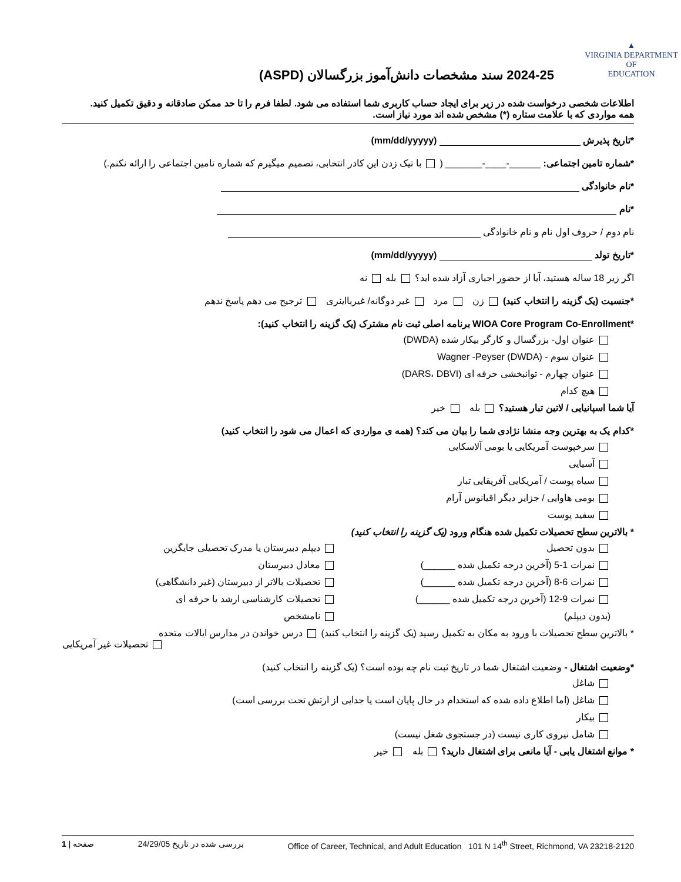▲
VIRGINIA DEPARTMENT OF
EDUCATION
2024-25 سند مشخصات دانش‌آموز بزرگسالان (ASPD)
اطلاعات شخصی درخواست شده در زیر برای ایجاد حساب کاربری شما استفاده می شود. لطفا فرم را تا حد ممکن صادقانه و دقیق تکمیل کنید.
همه مواردی که با علامت ستاره (*) مشخص شده اند مورد نیاز است.
*تاریخ پذیرش (mm/dd/yyyyy)
*شماره تامین اجتماعی: ______-____-_______ ( با تیک زدن این کادر انتخابی، تصمیم میگیرم که شماره تامین اجتماعی را ارائه نکنم.)
*نام خانوادگی
*نام
نام دوم / حروف اول نام و نام خانوادگی
*تاریخ تولد (mm/dd/yyyyy)
اگر زیر 18 ساله هستید، آیا از حضور اجباری آزاد شده اید؟ بله نه
*جنسیت (یک گزینه را انتخاب کنید) زن مرد غیر دوگانه/ غیربااینری ترجیح می دهم پاسخ ندهم
*WIOA Core Program Co-Enrollment برنامه اصلی ثبت نام مشترک (یک گزینه را انتخاب کنید):
عنوان اول- بزرگسال و کارگر بیکار شده (DWDA)
عنوان سوم - Wagner -Peyser (DWDA)
عنوان چهارم - توانبخشی حرفه ای (DARS، DBVI)
هیچ کدام
آیا شما اسپانیایی / لاتین تبار هستید؟ بله خیر
*کدام یک به بهترین وجه منشا نژادی شما را بیان می کند؟ (همه ی مواردی که اعمال می شود را انتخاب کنید)
سرخپوست آمریکایی یا بومی آلاسکایی
آسیایی
سیاه پوست / آمریکایی آفریقایی تبار
بومی هاوایی / جزایر دیگر اقیانوس آرام
سفید پوست
* بالاترین سطح تحصیلات تکمیل شده هنگام ورود (یک گزینه را انتخاب کنید)
بدون تحصیل
نمرات 1-5 (آخرین درجه تکمیل شده ______)
نمرات 6-8 (آخرین درجه تکمیل شده ______)
نمرات 9-12 (آخرین درجه تکمیل شده ______)
(بدون دیپلم)
دیپلم دبیرستان یا مدرک تحصیلی جایگزین
معادل دبیرستان
تحصیلات بالاتر از دبیرستان (غیر دانشگاهی)
تحصیلات کارشناسی ارشد یا حرفه ای
نامشخص
* بالاترین سطح تحصیلات با ورود به مکان به تکمیل رسید (یک گزینه را انتخاب کنید) درس خواندن در مدارس ایالات متحده
تحصیلات غیر آمریکایی
*وضعیت اشتغال - وضعیت اشتغال شما در تاریخ ثبت نام چه بوده است؟ (یک گزینه را انتخاب کنید)
شاغل
شاغل (اما اطلاع داده شده که استخدام در حال پایان است یا جدایی از ارتش تحت بررسی است)
بیکار
شامل نیروی کاری نیست (در جستجوی شغل نیست)
* موانع اشتغال یابی - آیا مانعی برای اشتغال دارید؟ بله خیر
Office of Career, Technical, and Adult Education 101 N 14<sup>th</sup> Street, Richmond, VA 23218-2120 بررسی شده در تاریخ 24/29/05 صفحه | 1